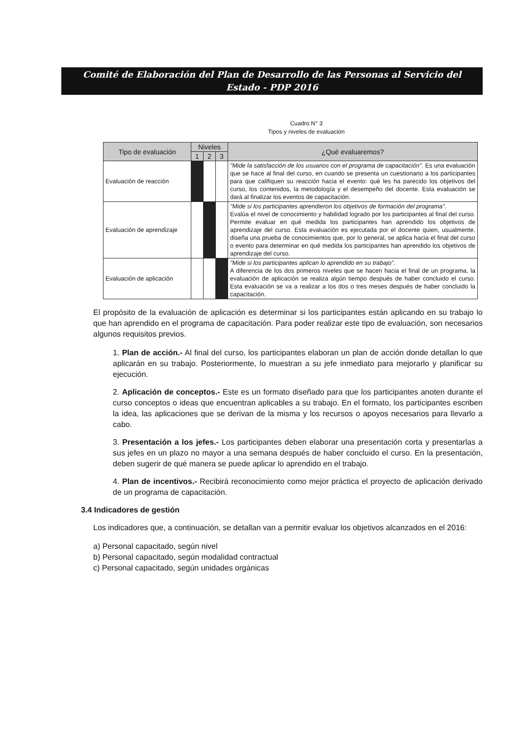Comité de Elaboración del Plan de Desarrollo de las Personas al Servicio del
Estado - PDP 2016
Cuadro N° 3
Tipos y niveles de evaluación
| Tipo de evaluación | Niveles | | | ¿Qué evaluaremos? |
| --- | --- | --- | --- | --- |
| | 1 | 2 | 3 | |
| Evaluación de reacción | | | | "Mide la satisfacción de los usuarios con el programa de capacitación". Es una evaluación que se hace al final del curso, en cuando se presenta un cuestionario a los participantes para que califiquen su reacción hacia el evento: qué les ha parecido los objetivos del curso, los contenidos, la metodología y el desempeño del docente. Esta evaluación se dará al finalizar los eventos de capacitación. |
| Evaluación de aprendizaje | | | | "Mide si los participantes aprendieron los objetivos de formación del programa". Evalúa el nivel de conocimiento y habilidad logrado por los participantes al final del curso. Permite evaluar en qué medida los participantes han aprendido los objetivos de aprendizaje del curso. Esta evaluación es ejecutada por el docente quien, usualmente, diseña una prueba de conocimientos que, por lo general, se aplica hacia el final del curso o evento para determinar en qué medida los participantes han aprendido los objetivos de aprendizaje del curso. |
| Evaluación de aplicación | | | | "Mide si los participantes aplican lo aprendido en su trabajo". A diferencia de los dos primeros niveles que se hacen hacia el final de un programa, la evaluación de aplicación se realiza algún tiempo después de haber concluido el curso. Esta evaluación se va a realizar a los dos o tres meses después de haber concluido la capacitación. |
El propósito de la evaluación de aplicación es determinar si los participantes están aplicando en su trabajo lo que han aprendido en el programa de capacitación. Para poder realizar este tipo de evaluación, son necesarios algunos requisitos previos.
1. Plan de acción.- Al final del curso, los participantes elaboran un plan de acción donde detallan lo que aplicarán en su trabajo. Posteriormente, lo muestran a su jefe inmediato para mejorarlo y planificar su ejecución.
2. Aplicación de conceptos.- Este es un formato diseñado para que los participantes anoten durante el curso conceptos o ideas que encuentran aplicables a su trabajo. En el formato, los participantes escriben la idea, las aplicaciones que se derivan de la misma y los recursos o apoyos necesarios para llevarlo a cabo.
3. Presentación a los jefes.- Los participantes deben elaborar una presentación corta y presentarlas a sus jefes en un plazo no mayor a una semana después de haber concluido el curso. En la presentación, deben sugerir de qué manera se puede aplicar lo aprendido en el trabajo.
4. Plan de incentivos.- Recibirá reconocimiento como mejor práctica el proyecto de aplicación derivado de un programa de capacitación.
3.4 Indicadores de gestión
Los indicadores que, a continuación, se detallan van a permitir evaluar los objetivos alcanzados en el 2016:
a) Personal capacitado, según nivel
b) Personal capacitado, según modalidad contractual
c) Personal capacitado, según unidades orgánicas